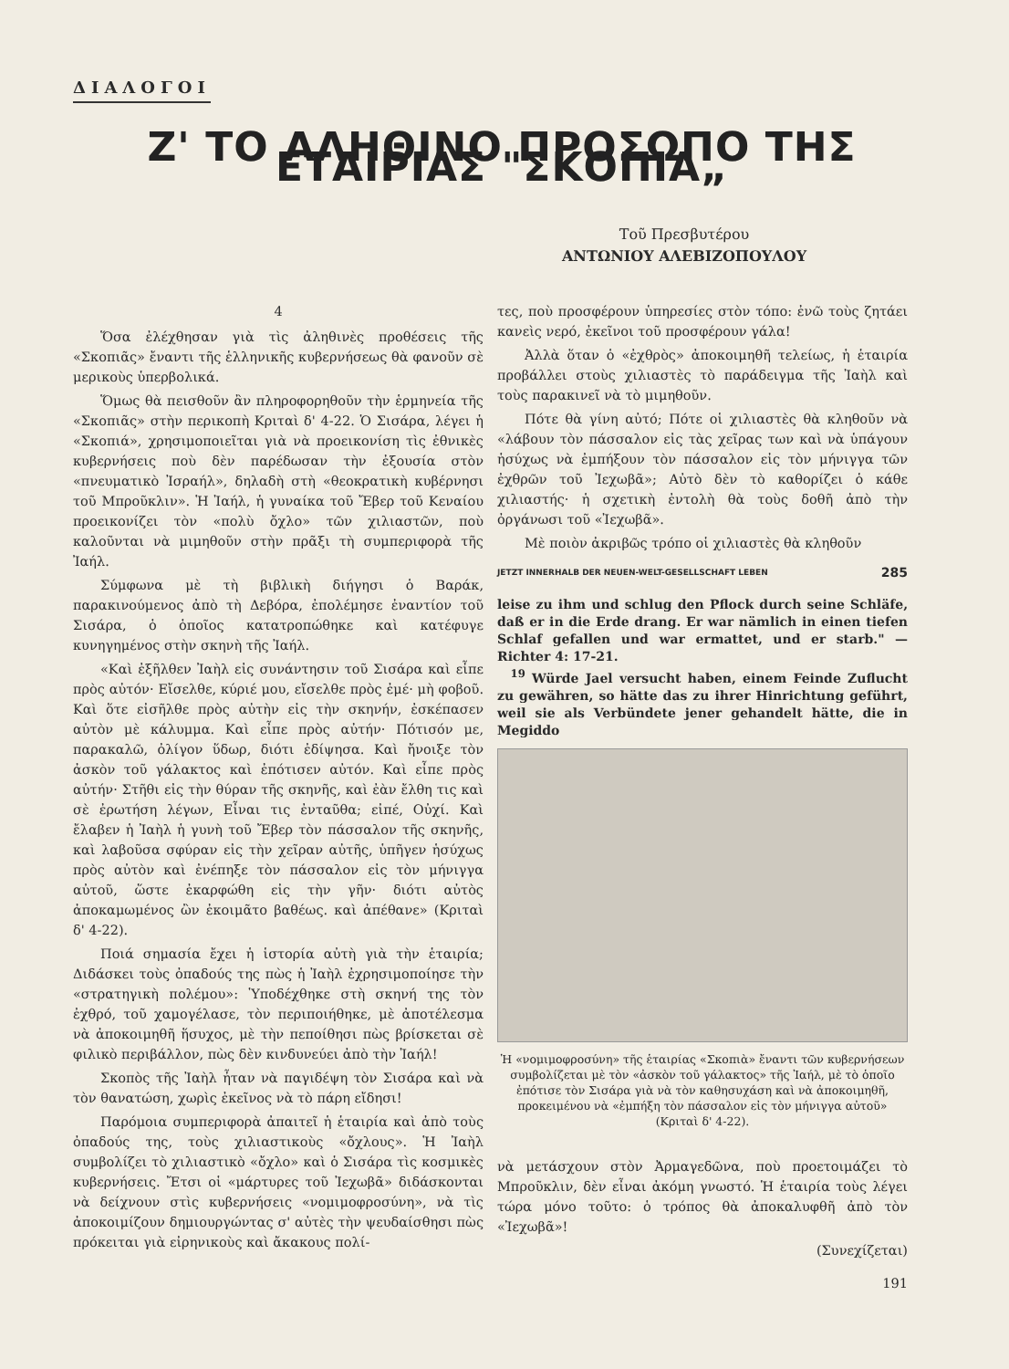ΔΙΑΛΟΓΟΙ
Ζ' ΤΟ ΑΛΗΘΙΝΟ ΠΡΟΣΩΠΟ ΤΗΣ ΕΤΑΙΡΙΑΣ "ΣΚΟΠΙΑ„
Τοῦ Πρεσβυτέρου
ΑΝΤΩΝΙΟΥ ΑΛΕΒΙΖΟΠΟΥΛΟΥ
4
Ὅσα ἐλέχθησαν γιὰ τὶς ἀληθινὲς προθέσεις τῆς «Σκοπιᾶς» ἔναντι τῆς ἑλληνικῆς κυβερνήσεως θὰ φανοῦν σὲ μερικοὺς ὑπερβολικά.
Ὅμως θὰ πεισθοῦν ἂν πληροφορηθοῦν τὴν ἑρμηνεία τῆς «Σκοπιᾶς» στὴν περικοπὴ Κριταὶ δ' 4-22. Ὁ Σισάρα, λέγει ἡ «Σκοπιά», χρησιμοποιεῖται γιὰ νὰ προεικονίση τὶς ἐθνικὲς κυβερνήσεις ποὺ δὲν παρέδωσαν τὴν ἐξουσία στὸν «πνευματικὸ Ἰσραήλ», δηλαδὴ στὴ «θεοκρατικὴ κυβέρνησι τοῦ Μπροῦκλιν». Ἡ Ἰαήλ, ἡ γυναίκα τοῦ Ἔβερ τοῦ Κεναίου προεικονίζει τὸν «πολὺ ὄχλο» τῶν χιλιαστῶν, ποὺ καλοῦνται νὰ μιμηθοῦν στὴν πρᾶξι τὴ συμπεριφορὰ τῆς Ἰαήλ.
Σύμφωνα μὲ τὴ βιβλικὴ διήγησι ὁ Βαράκ, παρακινούμενος ἀπὸ τὴ Δεβόρα, ἐπολέμησε ἐναντίον τοῦ Σισάρα, ὁ ὁποῖος κατατροπώθηκε καὶ κατέφυγε κυνηγημένος στὴν σκηνὴ τῆς Ἰαήλ.
«Καὶ ἐξῆλθεν Ἰαὴλ εἰς συνάντησιν τοῦ Σισάρα καὶ εἶπε πρὸς αὐτόν· Εἴσελθε, κύριέ μου, εἴσελθε πρὸς ἐμέ· μὴ φοβοῦ. Καὶ ὅτε εἰσῆλθε πρὸς αὐτὴν εἰς τὴν σκηνήν, ἐσκέπασεν αὐτὸν μὲ κάλυμμα. Καὶ εἶπε πρὸς αὐτήν· Πότισόν με, παρακαλῶ, ὀλίγον ὕδωρ, διότι ἐδίψησα. Καὶ ἤνοιξε τὸν ἀσκὸν τοῦ γάλακτος καὶ ἐπότισεν αὐτόν. Καὶ εἶπε πρὸς αὐτήν· Στῆθι εἰς τὴν θύραν τῆς σκηνῆς, καὶ ἐὰν ἔλθη τις καὶ σὲ ἐρωτήση λέγων, Εἶναι τις ἐνταῦθα; εἰπέ, Οὐχί. Καὶ ἔλαβεν ἡ Ἰαὴλ ἡ γυνὴ τοῦ Ἔβερ τὸν πάσσαλον τῆς σκηνῆς, καὶ λαβοῦσα σφύραν εἰς τὴν χεῖραν αὐτῆς, ὑπῆγεν ἡσύχως πρὸς αὐτὸν καὶ ἐνέπηξε τὸν πάσσαλον εἰς τὸν μήνιγγα αὐτοῦ, ὥστε ἐκαρφώθη εἰς τὴν γῆν· διότι αὐτὸς ἀποκαμωμένος ὢν ἐκοιμᾶτο βαθέως. καὶ ἀπέθανε» (Κριταὶ δ' 4-22).
Ποιά σημασία ἔχει ἡ ἱστορία αὐτὴ γιὰ τὴν ἑταιρία; Διδάσκει τοὺς ὀπαδούς της πὼς ἡ Ἰαὴλ ἐχρησιμοποίησε τὴν «στρατηγικὴ πολέμου»: Ὑποδέχθηκε στὴ σκηνή της τὸν ἐχθρό, τοῦ χαμογέλασε, τὸν περιποιήθηκε, μὲ ἀποτέλεσμα νὰ ἀποκοιμηθῆ ἥσυχος, μὲ τὴν πεποίθησι πὼς βρίσκεται σὲ φιλικὸ περιβάλλον, πὼς δὲν κινδυνεύει ἀπὸ τὴν Ἰαήλ!
Σκοπὸς τῆς Ἰαὴλ ἦταν νὰ παγιδέψη τὸν Σισάρα καὶ νὰ τὸν θανατώση, χωρὶς ἐκεῖνος νὰ τὸ πάρη εἴδησι!
Παρόμοια συμπεριφορὰ ἀπαιτεῖ ἡ ἑταιρία καὶ ἀπὸ τοὺς ὀπαδούς της, τοὺς χιλιαστικοὺς «ὄχλους». Ἡ Ἰαὴλ συμβολίζει τὸ χιλιαστικὸ «ὄχλο» καὶ ὁ Σισάρα τὶς κοσμικὲς κυβερνήσεις. Ἔτσι οἱ «μάρτυρες τοῦ Ἰεχωβᾶ» διδάσκονται νὰ δείχνουν στὶς κυβερνήσεις «νομιμοφροσύνη», νὰ τὶς ἀποκοιμίζουν δημιουργώντας σ' αὐτὲς τὴν ψευδαίσθησι πὼς πρόκειται γιὰ εἰρηνικοὺς καὶ ἄκακους πολί-
τες, ποὺ προσφέρουν ὑπηρεσίες στὸν τόπο: ἐνῶ τοὺς ζητάει κανεὶς νερό, ἐκεῖνοι τοῦ προσφέρουν γάλα!
Ἀλλὰ ὅταν ὁ «ἐχθρὸς» ἀποκοιμηθῆ τελείως, ἡ ἑταιρία προβάλλει στοὺς χιλιαστὲς τὸ παράδειγμα τῆς Ἰαὴλ καὶ τοὺς παρακινεῖ νὰ τὸ μιμηθοῦν.
Πότε θὰ γίνη αὐτό; Πότε οἱ χιλιαστὲς θὰ κληθοῦν νὰ «λάβουν τὸν πάσσαλον εἰς τὰς χεῖρας των καὶ νὰ ὑπάγουν ἡσύχως νὰ ἐμπήξουν τὸν πάσσαλον εἰς τὸν μήνιγγα τῶν ἐχθρῶν τοῦ Ἰεχωβᾶ»; Αὐτὸ δὲν τὸ καθορίζει ὁ κάθε χιλιαστής· ἡ σχετικὴ ἐντολὴ θὰ τοὺς δοθῆ ἀπὸ τὴν ὀργάνωσι τοῦ «Ἰεχωβᾶ».
Μὲ ποιὸν ἀκριβῶς τρόπο οἱ χιλιαστὲς θὰ κληθοῦν
JETZT INNERHALB DER NEUEN-WELT-GESELLSCHAFT LEBEN 285
leise zu ihm und schlug den Pflock durch seine Schläfe, daß er in die Erde drang. Er war nämlich in einen tiefen Schlaf gefallen und war ermattet, und er starb." — Richter 4: 17-21.
<sup>19</sup> Würde Jael versucht haben, einem Feinde Zuflucht zu gewähren, so hätte das zu ihrer Hinrichtung geführt, weil sie als Verbündete jener gehandelt hätte, die in Megiddo
Ἡ «νομιμοφροσύνη» τῆς ἑταιρίας «Σκοπιὰ» ἔναντι τῶν κυβερνήσεων συμβολίζεται μὲ τὸν «ἀσκὸν τοῦ γάλακτος» τῆς Ἰαήλ, μὲ τὸ ὁποῖο ἐπότισε τὸν Σισάρα γιὰ νὰ τὸν καθησυχάση καὶ νὰ ἀποκοιμηθῆ, προκειμένου νὰ «ἐμπήξη τὸν πάσσαλον εἰς τὸν μήνιγγα αὐτοῦ» (Κριταὶ δ' 4-22).
νὰ μετάσχουν στὸν Ἀρμαγεδῶνα, ποὺ προετοιμάζει τὸ Μπροῦκλιν, δὲν εἶναι ἀκόμη γνωστό. Ἡ ἑταιρία τοὺς λέγει τώρα μόνο τοῦτο: ὁ τρόπος θὰ ἀποκαλυφθῆ ἀπὸ τὸν «Ἰεχωβᾶ»!
(Συνεχίζεται)
191